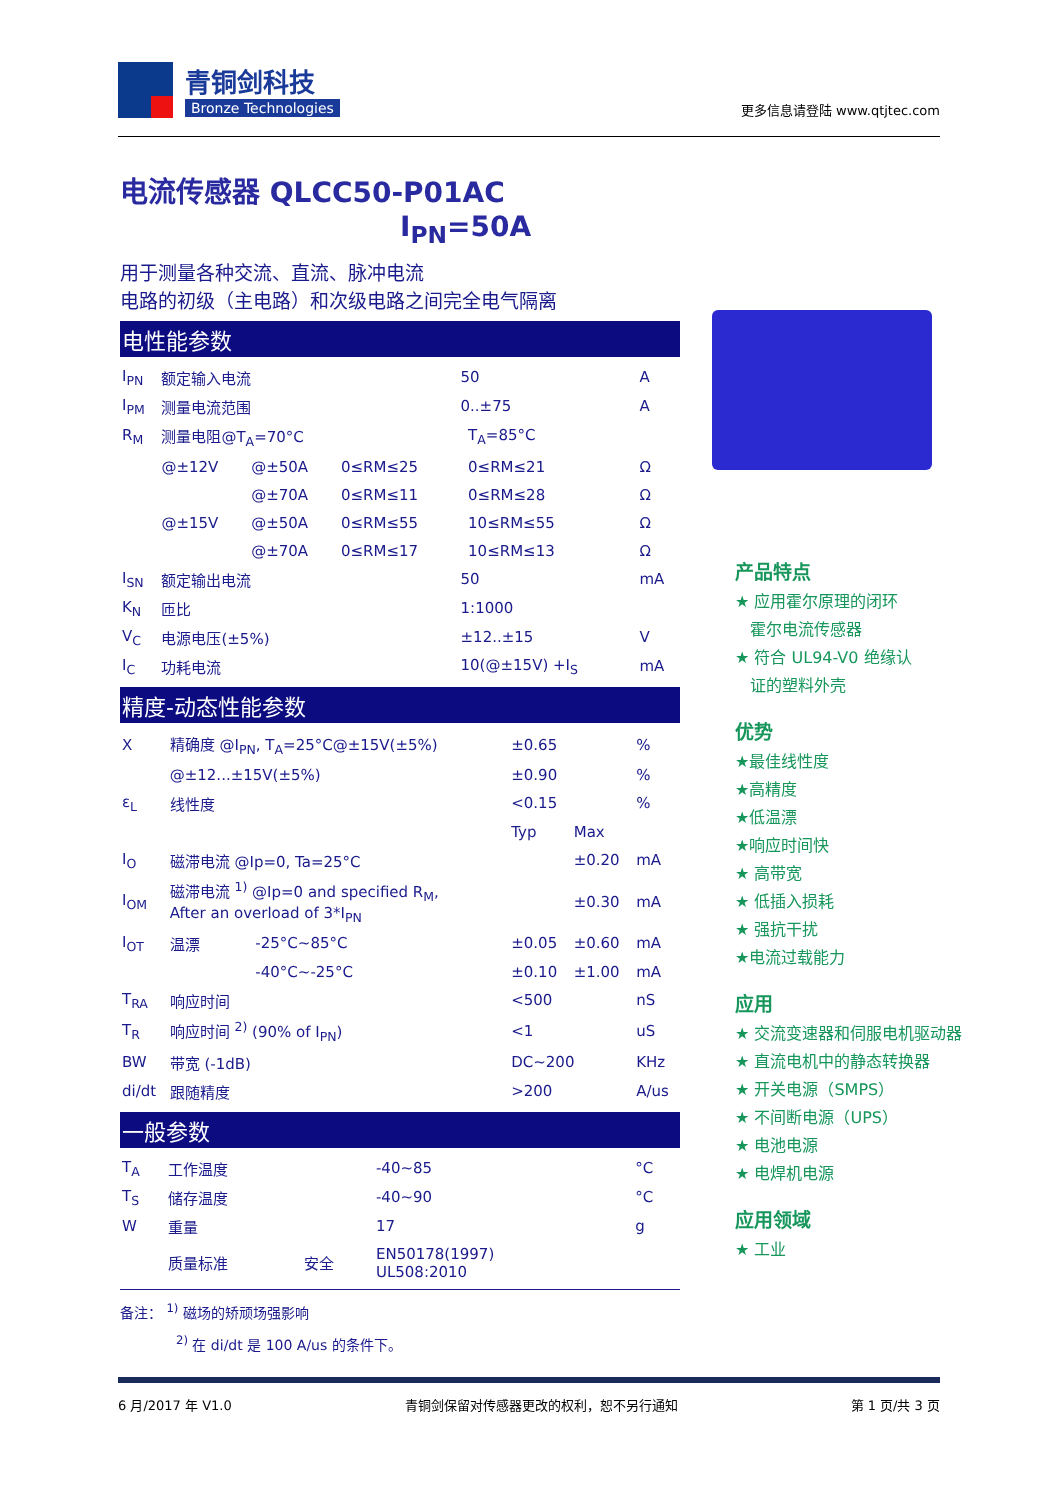青铜剑科技
Bronze Technologies
更多信息请登陆 www.qtjtec.com
电流传感器 QLCC50-P01AC I<sub>PN</sub>=50A
用于测量各种交流、直流、脉冲电流
电路的初级（主电路）和次级电路之间完全电气隔离
电性能参数
| I<sub>PN</sub> | 额定输入电流 | | | 50 | | A |
| I<sub>PM</sub> | 测量电流范围 | | | 0..±75 | | A |
| R<sub>M</sub> | 测量电阻@T<sub>A</sub>=70°C | | | | T<sub>A</sub>=85°C | |
| | @±12V | @±50A | 0≤RM≤25 | | 0≤RM≤21 | Ω |
| | | @±70A | 0≤RM≤11 | | 0≤RM≤28 | Ω |
| | @±15V | @±50A | 0≤RM≤55 | | 10≤RM≤55 | Ω |
| | | @±70A | 0≤RM≤17 | | 10≤RM≤13 | Ω |
| I<sub>SN</sub> | 额定输出电流 | | | 50 | | mA |
| K<sub>N</sub> | 匝比 | | | 1:1000 | | |
| V<sub>C</sub> | 电源电压(±5%) | | | ±12..±15 | | V |
| I<sub>C</sub> | 功耗电流 | | | 10(@±15V) +I<sub>S</sub> | | mA |
精度-动态性能参数
| X | 精确度 @I<sub>PN</sub>, T<sub>A</sub>=25°C@±15V(±5%) | | ±0.65 | | % |
| | @±12...±15V(±5%) | | ±0.90 | | % |
| ε<sub>L</sub> | 线性度 | | <0.15 | | % |
| | | | Typ | Max | |
| I<sub>O</sub> | 磁滞电流 @Ip=0, Ta=25°C | | | ±0.20 | mA |
| I<sub>OM</sub> | 磁滞电流 <sup>1)</sup> @Ip=0 and specified R<sub>M</sub>, After an overload of 3*I<sub>PN</sub> | | | ±0.30 | mA |
| I<sub>OT</sub> | 温漂 | -25°C~85°C | ±0.05 | ±0.60 | mA |
| | | -40°C~-25°C | ±0.10 | ±1.00 | mA |
| T<sub>RA</sub> | 响应时间 | | <500 | | nS |
| T<sub>R</sub> | 响应时间 <sup>2)</sup> (90% of I<sub>PN</sub>) | | <1 | | uS |
| BW | 带宽 (-1dB) | | DC~200 | | KHz |
| di/dt | 跟随精度 | | >200 | | A/us |
一般参数
| T<sub>A</sub> | 工作温度 | | -40~85 | °C |
| T<sub>S</sub> | 储存温度 | | -40~90 | °C |
| W | 重量 | | 17 | g |
| | 质量标准 | 安全 | EN50178(1997) UL508:2010 | |
备注： <sup>1)</sup> 磁场的矫顽场强影响
<sup>2)</sup> 在 di/dt 是 100 A/us 的条件下。
产品特点
★ 应用霍尔原理的闭环
霍尔电流传感器
★ 符合 UL94-V0 绝缘认
证的塑料外壳
优势
★最佳线性度
★高精度
★低温漂
★响应时间快
★ 高带宽
★ 低插入损耗
★ 强抗干扰
★电流过载能力
应用
★ 交流变速器和伺服电机驱动器
★ 直流电机中的静态转换器
★ 开关电源（SMPS）
★ 不间断电源（UPS）
★ 电池电源
★ 电焊机电源
应用领域
★ 工业
6 月/2017 年 V1.0 青铜剑保留对传感器更改的权利，恕不另行通知 第 1 页/共 3 页